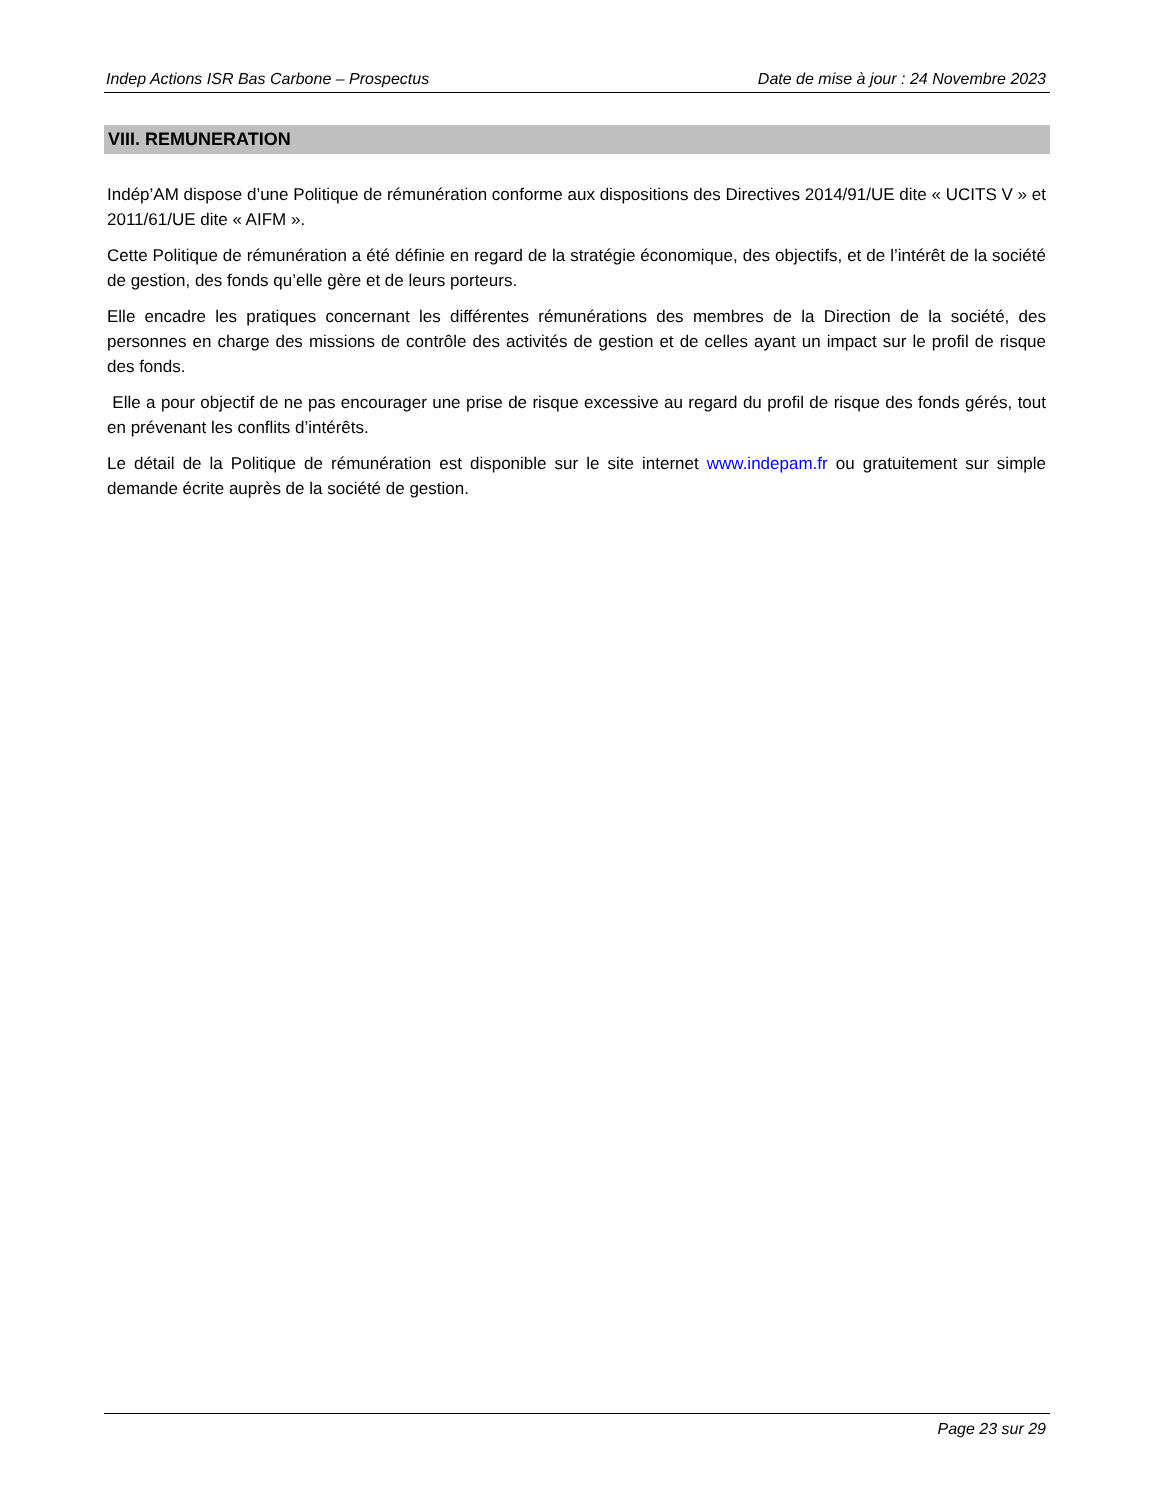Indep Actions ISR Bas Carbone – Prospectus Date de mise à jour : 24 Novembre 2023
VIII. REMUNERATION
Indép’AM dispose d’une Politique de rémunération conforme aux dispositions des Directives 2014/91/UE dite « UCITS V » et 2011/61/UE dite « AIFM ».
Cette Politique de rémunération a été définie en regard de la stratégie économique, des objectifs, et de l’intérêt de la société de gestion, des fonds qu’elle gère et de leurs porteurs.
Elle encadre les pratiques concernant les différentes rémunérations des membres de la Direction de la société, des personnes en charge des missions de contrôle des activités de gestion et de celles ayant un impact sur le profil de risque des fonds.
Elle a pour objectif de ne pas encourager une prise de risque excessive au regard du profil de risque des fonds gérés, tout en prévenant les conflits d’intérêts.
Le détail de la Politique de rémunération est disponible sur le site internet www.indepam.fr ou gratuitement sur simple demande écrite auprès de la société de gestion.
Page 23 sur 29